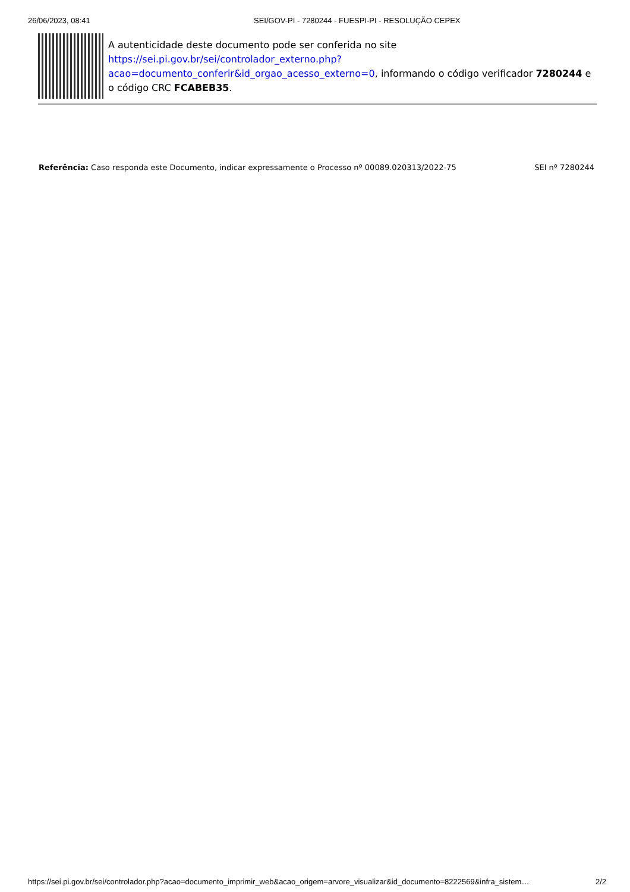26/06/2023, 08:41 SEI/GOV-PI - 7280244 - FUESPI-PI - RESOLUÇÃO CEPEX
A autenticidade deste documento pode ser conferida no site https://sei.pi.gov.br/sei/controlador_externo.php?acao=documento_conferir&id_orgao_acesso_externo=0, informando o código verificador 7280244 e o código CRC FCABEB35.
Referência: Caso responda este Documento, indicar expressamente o Processo nº 00089.020313/2022-75 SEI nº 7280244
https://sei.pi.gov.br/sei/controlador.php?acao=documento_imprimir_web&acao_origem=arvore_visualizar&id_documento=8222569&infra_sistem… 2/2